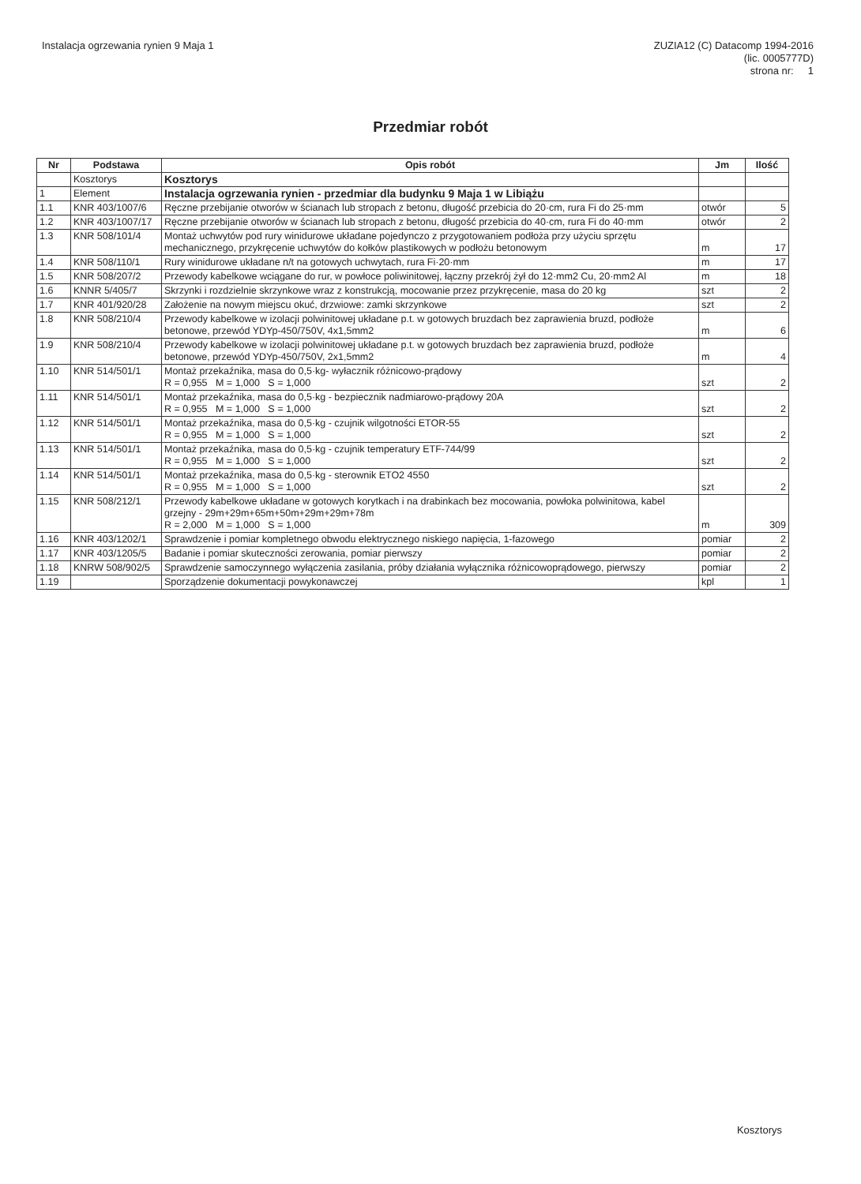Instalacja ogrzewania rynien 9 Maja 1
ZUZIA12 (C) Datacomp 1994-2016
(lic. 0005777D)
strona nr: 1
Przedmiar robót
| Nr | Podstawa | Opis robót | Jm | Ilość |
| --- | --- | --- | --- | --- |
| | Kosztorys | Kosztorys | | |
| 1 | Element | Instalacja ogrzewania rynien - przedmiar dla budynku 9 Maja 1 w Libiążu | | |
| 1.1 | KNR 403/1007/6 | Ręczne przebijanie otworów w ścianach lub stropach z betonu, długość przebicia do 20·cm, rura Fi do 25·mm | otwór | 5 |
| 1.2 | KNR 403/1007/17 | Ręczne przebijanie otworów w ścianach lub stropach z betonu, długość przebicia do 40·cm, rura Fi do 40·mm | otwór | 2 |
| 1.3 | KNR 508/101/4 | Montaż uchwytów pod rury winidurowe układane pojedynczo z przygotowaniem podłoża przy użyciu sprzętu mechanicznego, przykręcenie uchwytów do kołków plastikowych w podłożu betonowym | m | 17 |
| 1.4 | KNR 508/110/1 | Rury winidurowe układane n/t na gotowych uchwytach, rura Fi·20·mm | m | 17 |
| 1.5 | KNR 508/207/2 | Przewody kabelkowe wciągane do rur, w powłoce poliwinitowej, łączny przekrój żył do 12·mm2 Cu, 20·mm2 Al | m | 18 |
| 1.6 | KNNR 5/405/7 | Skrzynki i rozdzielnie skrzynkowe wraz z konstrukcją, mocowanie przez przykręcenie, masa do 20 kg | szt | 2 |
| 1.7 | KNR 401/920/28 | Założenie na nowym miejscu okuć, drzwiowe: zamki skrzynkowe | szt | 2 |
| 1.8 | KNR 508/210/4 | Przewody kabelkowe w izolacji polwinitowej układane p.t. w gotowych bruzdach bez zaprawienia bruzd, podłoże betonowe, przewód YDYp-450/750V, 4x1,5mm2 | m | 6 |
| 1.9 | KNR 508/210/4 | Przewody kabelkowe w izolacji polwinitowej układane p.t. w gotowych bruzdach bez zaprawienia bruzd, podłoże betonowe, przewód YDYp-450/750V, 2x1,5mm2 | m | 4 |
| 1.10 | KNR 514/501/1 | Montaż przekaźnika, masa do 0,5·kg- wyłacznik różnicowo-prądowy R = 0,955 M = 1,000 S = 1,000 | szt | 2 |
| 1.11 | KNR 514/501/1 | Montaż przekaźnika, masa do 0,5·kg - bezpiecznik nadmiarowo-prądowy 20A R = 0,955 M = 1,000 S = 1,000 | szt | 2 |
| 1.12 | KNR 514/501/1 | Montaż przekaźnika, masa do 0,5·kg - czujnik wilgotności ETOR-55 R = 0,955 M = 1,000 S = 1,000 | szt | 2 |
| 1.13 | KNR 514/501/1 | Montaż przekaźnika, masa do 0,5·kg - czujnik temperatury ETF-744/99 R = 0,955 M = 1,000 S = 1,000 | szt | 2 |
| 1.14 | KNR 514/501/1 | Montaż przekaźnika, masa do 0,5·kg - sterownik ETO2 4550 R = 0,955 M = 1,000 S = 1,000 | szt | 2 |
| 1.15 | KNR 508/212/1 | Przewody kabelkowe układane w gotowych korytkach i na drabinkach bez mocowania, powłoka polwinitowa, kabel grzejny - 29m+29m+65m+50m+29m+29m+78m R = 2,000 M = 1,000 S = 1,000 | m | 309 |
| 1.16 | KNR 403/1202/1 | Sprawdzenie i pomiar kompletnego obwodu elektrycznego niskiego napięcia, 1-fazowego | pomiar | 2 |
| 1.17 | KNR 403/1205/5 | Badanie i pomiar skuteczności zerowania, pomiar pierwszy | pomiar | 2 |
| 1.18 | KNRW 508/902/5 | Sprawdzenie samoczynnego wyłączenia zasilania, próby działania wyłącznika różnicowoprądowego, pierwszy | pomiar | 2 |
| 1.19 | | Sporządzenie dokumentacji powykonawczej | kpl | 1 |
Kosztorys